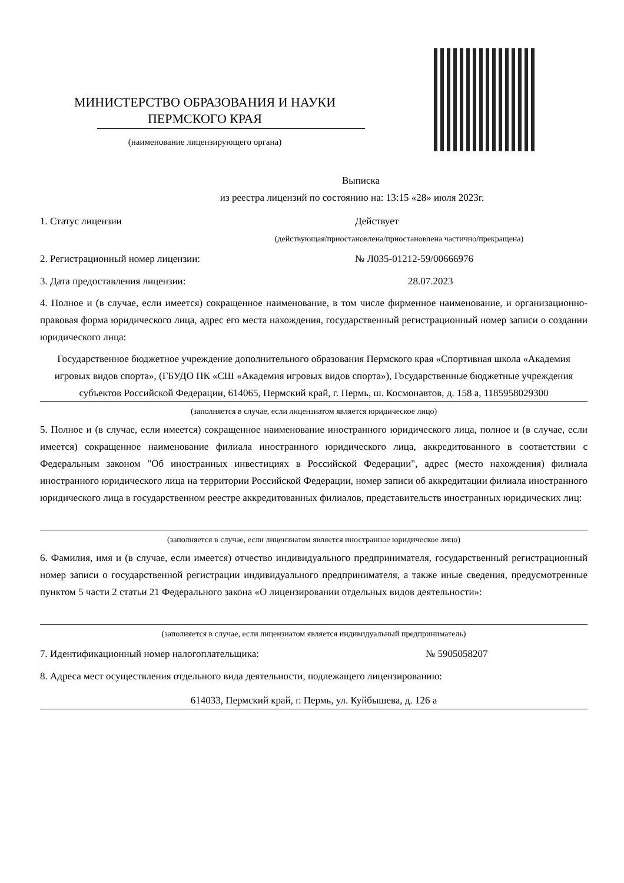МИНИСТЕРСТВО ОБРАЗОВАНИЯ И НАУКИ
ПЕРМСКОГО КРАЯ
(наименование лицензирующего органа)
Выписка
из реестра лицензий по состоянию на: 13:15 «28» июля 2023г.
1. Статус лицензии Действует
(действующая/приостановлена/приостановлена частично/прекращена)
2. Регистрационный номер лицензии: № Л035-01212-59/00666976
3. Дата предоставления лицензии: 28.07.2023
4. Полное и (в случае, если имеется) сокращенное наименование, в том числе фирменное наименование, и организационно-правовая форма юридического лица, адрес его места нахождения, государственный регистрационный номер записи о создании юридического лица:
Государственное бюджетное учреждение дополнительного образования Пермского края «Спортивная школа «Академия игровых видов спорта», (ГБУДО ПК «СШ «Академия игровых видов спорта»), Государственные бюджетные учреждения субъектов Российской Федерации, 614065, Пермский край, г. Пермь, ш. Космонавтов, д. 158 а, 1185958029300
(заполняется в случае, если лицензиатом является юридическое лицо)
5. Полное и (в случае, если имеется) сокращенное наименование иностранного юридического лица, полное и (в случае, если имеется) сокращенное наименование филиала иностранного юридического лица, аккредитованного в соответствии с Федеральным законом "Об иностранных инвестициях в Российской Федерации", адрес (место нахождения) филиала иностранного юридического лица на территории Российской Федерации, номер записи об аккредитации филиала иностранного юридического лица в государственном реестре аккредитованных филиалов, представительств иностранных юридических лиц:
(заполняется в случае, если лицензиатом является иностранное юридическое лицо)
6. Фамилия, имя и (в случае, если имеется) отчество индивидуального предпринимателя, государственный регистрационный номер записи о государственной регистрации индивидуального предпринимателя, а также иные сведения, предусмотренные пунктом 5 части 2 статьи 21 Федерального закона «О лицензировании отдельных видов деятельности»:
(заполняется в случае, если лицензиатом является индивидуальный предприниматель)
7. Идентификационный номер налогоплательщика: № 5905058207
8. Адреса мест осуществления отдельного вида деятельности, подлежащего лицензированию:
614033, Пермский край, г. Пермь, ул. Куйбышева, д. 126 а